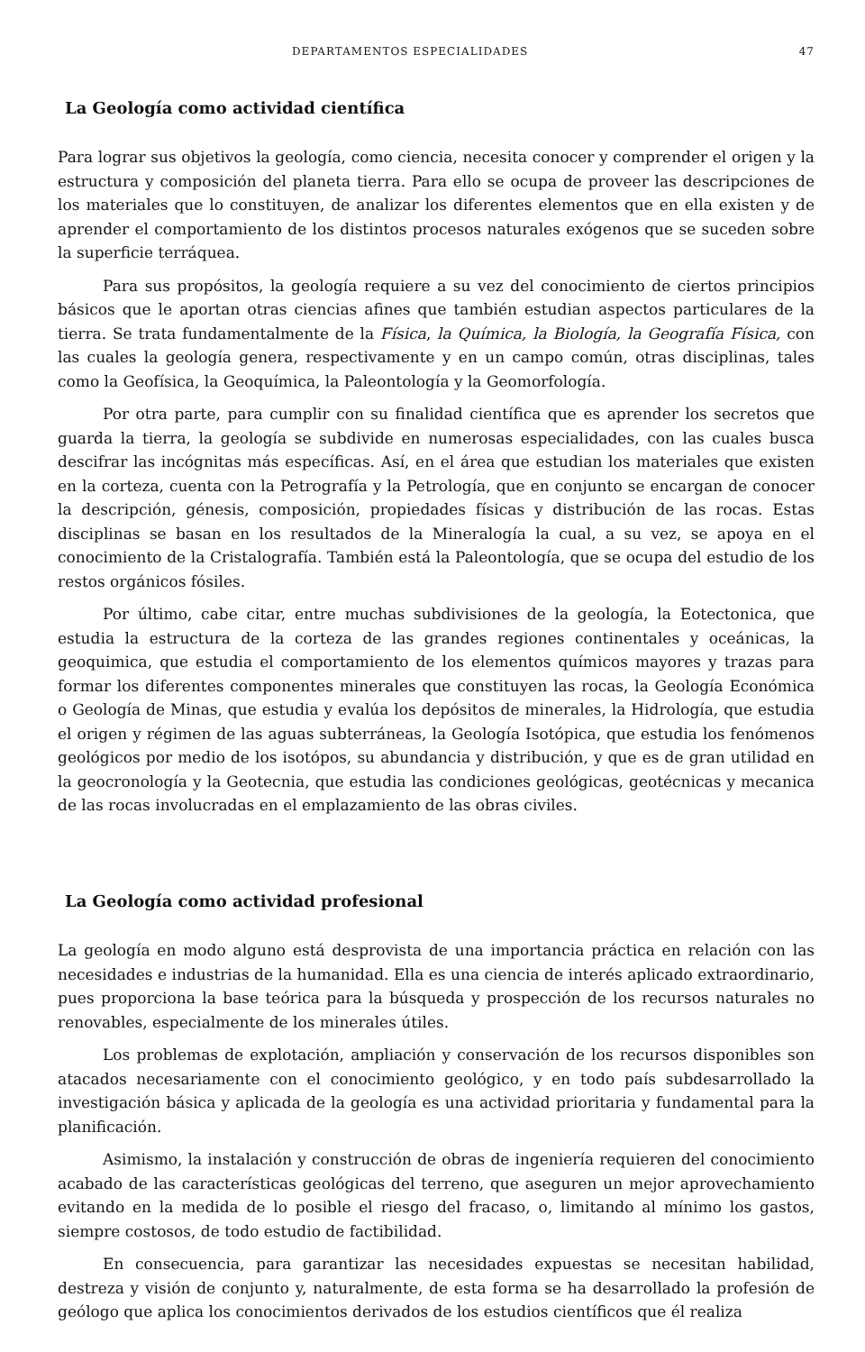DEPARTAMENTOS ESPECIALIDADES 47
La Geología como actividad científica
Para lograr sus objetivos la geología, como ciencia, necesita conocer y comprender el origen y la estructura y composición del planeta tierra. Para ello se ocupa de proveer las descripciones de los materiales que lo constituyen, de analizar los diferentes elementos que en ella existen y de aprender el comportamiento de los distintos procesos naturales exógenos que se suceden sobre la superficie terráquea.
Para sus propósitos, la geología requiere a su vez del conocimiento de ciertos principios básicos que le aportan otras ciencias afines que también estudian aspectos particulares de la tierra. Se trata fundamentalmente de la Física, la Química, la Biología, la Geografía Física, con las cuales la geología genera, respectivamente y en un campo común, otras disciplinas, tales como la Geofísica, la Geoquímica, la Paleontología y la Geomorfología.
Por otra parte, para cumplir con su finalidad científica que es aprender los secretos que guarda la tierra, la geología se subdivide en numerosas especialidades, con las cuales busca descifrar las incógnitas más específicas. Así, en el área que estudian los materiales que existen en la corteza, cuenta con la Petrografía y la Petrología, que en conjunto se encargan de conocer la descripción, génesis, composición, propiedades físicas y distribución de las rocas. Estas disciplinas se basan en los resultados de la Mineralogía la cual, a su vez, se apoya en el conocimiento de la Cristalografía. También está la Paleontología, que se ocupa del estudio de los restos orgánicos fósiles.
Por último, cabe citar, entre muchas subdivisiones de la geología, la Eotectonica, que estudia la estructura de la corteza de las grandes regiones continentales y oceánicas, la geoquimica, que estudia el comportamiento de los elementos químicos mayores y trazas para formar los diferentes componentes minerales que constituyen las rocas, la Geología Económica o Geología de Minas, que estudia y evalúa los depósitos de minerales, la Hidrología, que estudia el origen y régimen de las aguas subterráneas, la Geología Isotópica, que estudia los fenómenos geológicos por medio de los isotópos, su abundancia y distribución, y que es de gran utilidad en la geocronología y la Geotecnia, que estudia las condiciones geológicas, geotécnicas y mecanica de las rocas involucradas en el emplazamiento de las obras civiles.
La Geología como actividad profesional
La geología en modo alguno está desprovista de una importancia práctica en relación con las necesidades e industrias de la humanidad. Ella es una ciencia de interés aplicado extraordinario, pues proporciona la base teórica para la búsqueda y prospección de los recursos naturales no renovables, especialmente de los minerales útiles.
Los problemas de explotación, ampliación y conservación de los recursos disponibles son atacados necesariamente con el conocimiento geológico, y en todo país subdesarrollado la investigación básica y aplicada de la geología es una actividad prioritaria y fundamental para la planificación.
Asimismo, la instalación y construcción de obras de ingeniería requieren del conocimiento acabado de las características geológicas del terreno, que aseguren un mejor aprovechamiento evitando en la medida de lo posible el riesgo del fracaso, o, limitando al mínimo los gastos, siempre costosos, de todo estudio de factibilidad.
En consecuencia, para garantizar las necesidades expuestas se necesitan habilidad, destreza y visión de conjunto y, naturalmente, de esta forma se ha desarrollado la profesión de geólogo que aplica los conocimientos derivados de los estudios científicos que él realiza